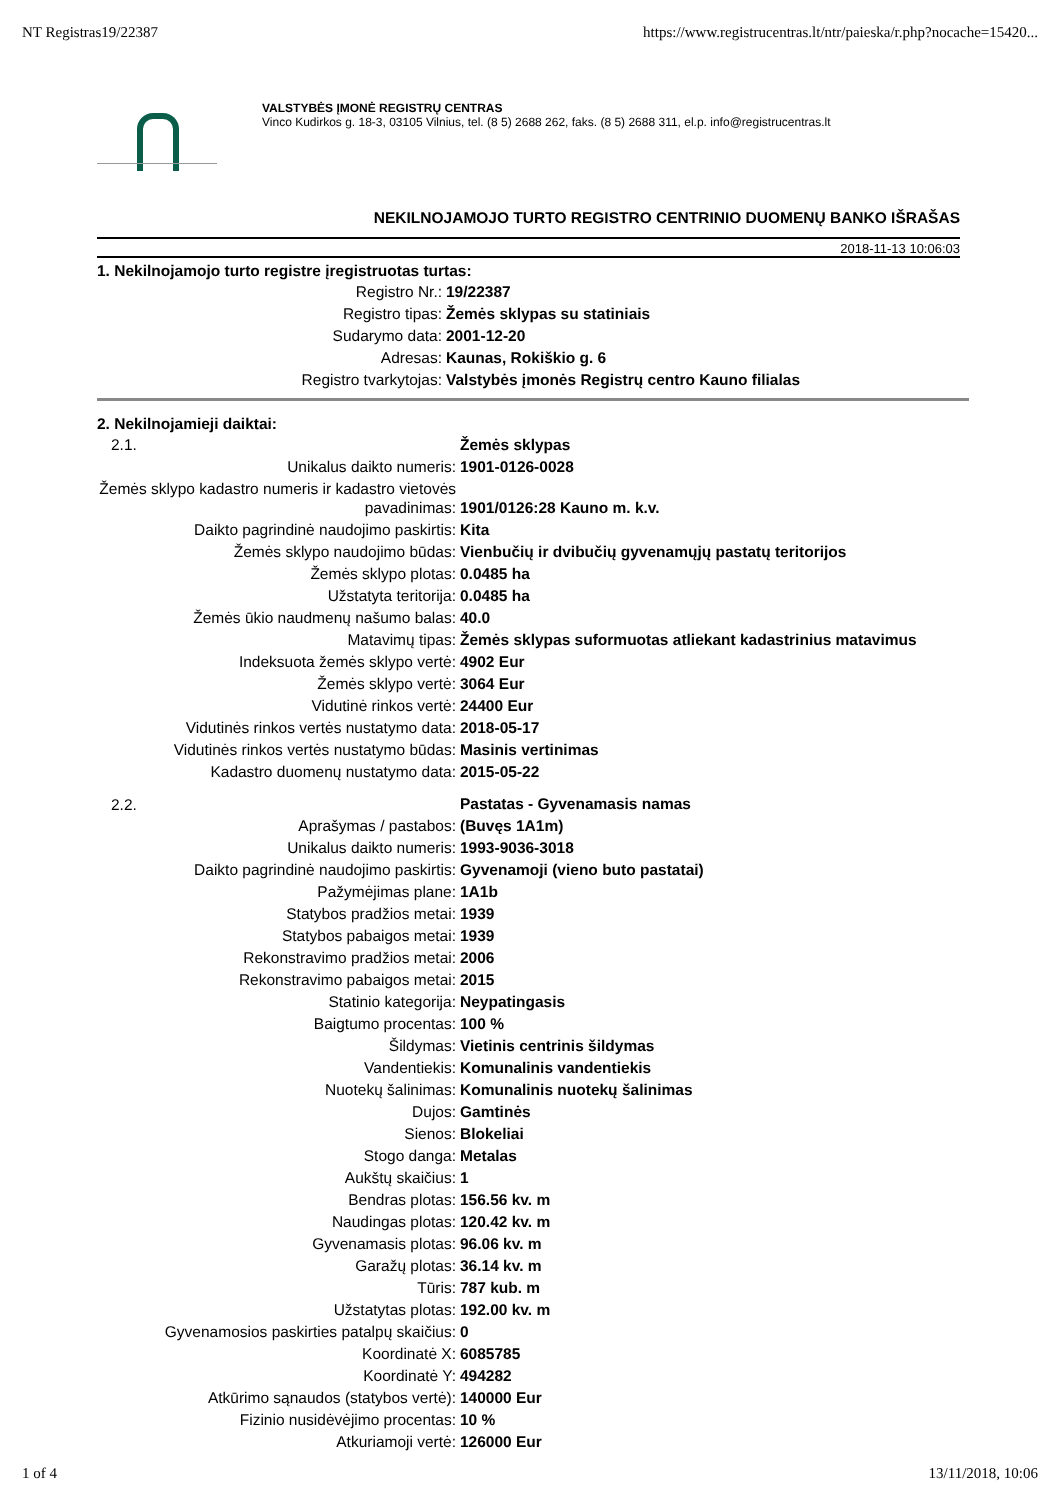NT Registras19/22387 https://www.registrucentras.lt/ntr/paieska/r.php?nocache=15420...
VALSTYBĖS ĮMONĖ REGISTRŲ CENTRAS
Vinco Kudirkos g. 18-3, 03105 Vilnius, tel. (8 5) 2688 262, faks. (8 5) 2688 311, el.p. info@registrucentras.lt
NEKILNOJAMOJO TURTO REGISTRO CENTRINIO DUOMENŲ BANKO IŠRAŠAS
2018-11-13 10:06:03
1. Nekilnojamojo turto registre įregistruotas turtas:
| Registro Nr.: | 19/22387 |
| Registro tipas: | Žemės sklypas su statiniais |
| Sudarymo data: | 2001-12-20 |
| Adresas: | Kaunas, Rokiškio g. 6 |
| Registro tvarkytojas: | Valstybės įmonės Registrų centro Kauno filialas |
2. Nekilnojamieji daiktai:
| 2.1. | Žemės sklypas |
| Unikalus daikto numeris: | 1901-0126-0028 |
| Žemės sklypo kadastro numeris ir kadastro vietovės pavadinimas: | 1901/0126:28 Kauno m. k.v. |
| Daikto pagrindinė naudojimo paskirtis: | Kita |
| Žemės sklypo naudojimo būdas: | Vienbučių ir dvibučių gyvenamųjų pastatų teritorijos |
| Žemės sklypo plotas: | 0.0485 ha |
| Užstatyta teritorija: | 0.0485 ha |
| Žemės ūkio naudmenų našumo balas: | 40.0 |
| Matavimų tipas: | Žemės sklypas suformuotas atliekant kadastrinius matavimus |
| Indeksuota žemės sklypo vertė: | 4902 Eur |
| Žemės sklypo vertė: | 3064 Eur |
| Vidutinė rinkos vertė: | 24400 Eur |
| Vidutinės rinkos vertės nustatymo data: | 2018-05-17 |
| Vidutinės rinkos vertės nustatymo būdas: | Masinis vertinimas |
| Kadastro duomenų nustatymo data: | 2015-05-22 |
| 2.2. | Pastatas - Gyvenamasis namas |
| Aprašymas / pastabos: | (Buvęs 1A1m) |
| Unikalus daikto numeris: | 1993-9036-3018 |
| Daikto pagrindinė naudojimo paskirtis: | Gyvenamoji (vieno buto pastatai) |
| Pažymėjimas plane: | 1A1b |
| Statybos pradžios metai: | 1939 |
| Statybos pabaigos metai: | 1939 |
| Rekonstravimo pradžios metai: | 2006 |
| Rekonstravimo pabaigos metai: | 2015 |
| Statinio kategorija: | Neypatingasis |
| Baigtumo procentas: | 100 % |
| Šildymas: | Vietinis centrinis šildymas |
| Vandentiekis: | Komunalinis vandentiekis |
| Nuotekų šalinimas: | Komunalinis nuotekų šalinimas |
| Dujos: | Gamtinės |
| Sienos: | Blokeliai |
| Stogo danga: | Metalas |
| Aukštų skaičius: | 1 |
| Bendras plotas: | 156.56 kv. m |
| Naudingas plotas: | 120.42 kv. m |
| Gyvenamasis plotas: | 96.06 kv. m |
| Garažų plotas: | 36.14 kv. m |
| Tūris: | 787 kub. m |
| Užstatytas plotas: | 192.00 kv. m |
| Gyvenamosios paskirties patalpų skaičius: | 0 |
| Koordinatė X: | 6085785 |
| Koordinatė Y: | 494282 |
| Atkūrimo sąnaudos (statybos vertė): | 140000 Eur |
| Fizinio nusidėvėjimo procentas: | 10 % |
| Atkuriamoji vertė: | 126000 Eur |
1 of 4 13/11/2018, 10:06